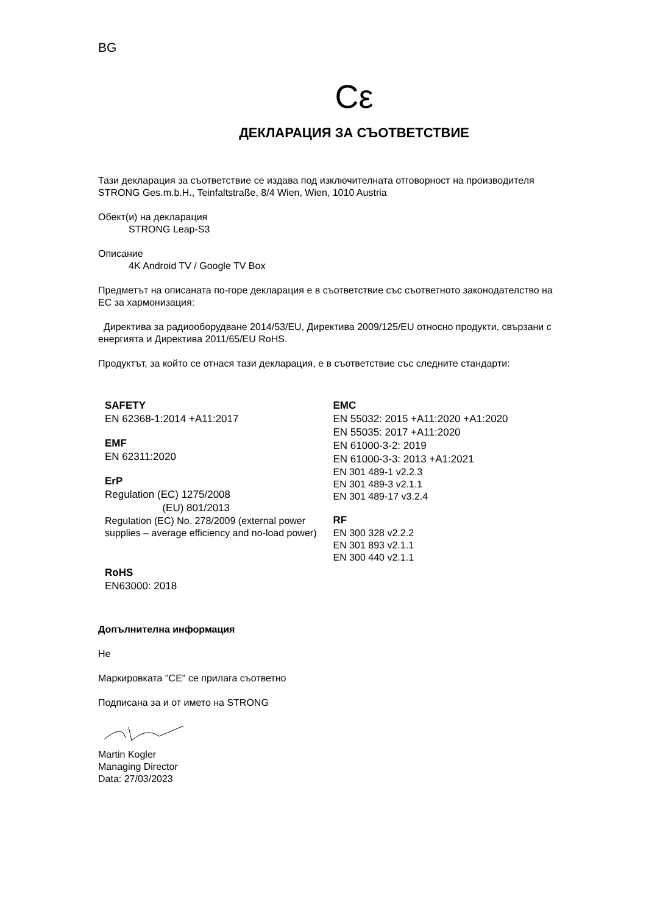BG
Cε
ДЕКЛАРАЦИЯ ЗА СЪОТВЕТСТВИЕ
Тази декларация за съответствие се издава под изключителната отговорност на производителя STRONG Ges.m.b.H., Teinfaltstraße, 8/4 Wien, Wien, 1010 Austria
Обект(и) на декларация
STRONG Leap-S3
Описание
4K Android TV / Google TV Box
Предметът на описаната по-горе декларация е в съответствие със съответното законодателство на ЕС за хармонизация:
Директива за радиооборудване 2014/53/EU, Директива 2009/125/EU относно продукти, свързани с енергията и Директива 2011/65/EU RoHS.
Продуктът, за който се отнася тази декларация, е в съответствие със следните стандарти:
SAFETY
EN 62368-1:2014 +A11:2017
EMF
EN 62311:2020
ErP
Regulation (EC) 1275/2008
(EU) 801/2013
Regulation (EC) No. 278/2009 (external power supplies – average efficiency and no-load power)
RoHS
EN63000: 2018
EMC
EN 55032: 2015 +A11:2020 +A1:2020
EN 55035: 2017 +A11:2020
EN 61000-3-2: 2019
EN 61000-3-3: 2013 +A1:2021
EN 301 489-1 v2.2.3
EN 301 489-3 v2.1.1
EN 301 489-17 v3.2.4
RF
EN 300 328 v2.2.2
EN 301 893 v2.1.1
EN 300 440 v2.1.1
Допълнителна информация
Не
Маркировката "CE" се прилага съответно
Подписана за и от името на STRONG
Martin Kogler
Managing Director
Data: 27/03/2023